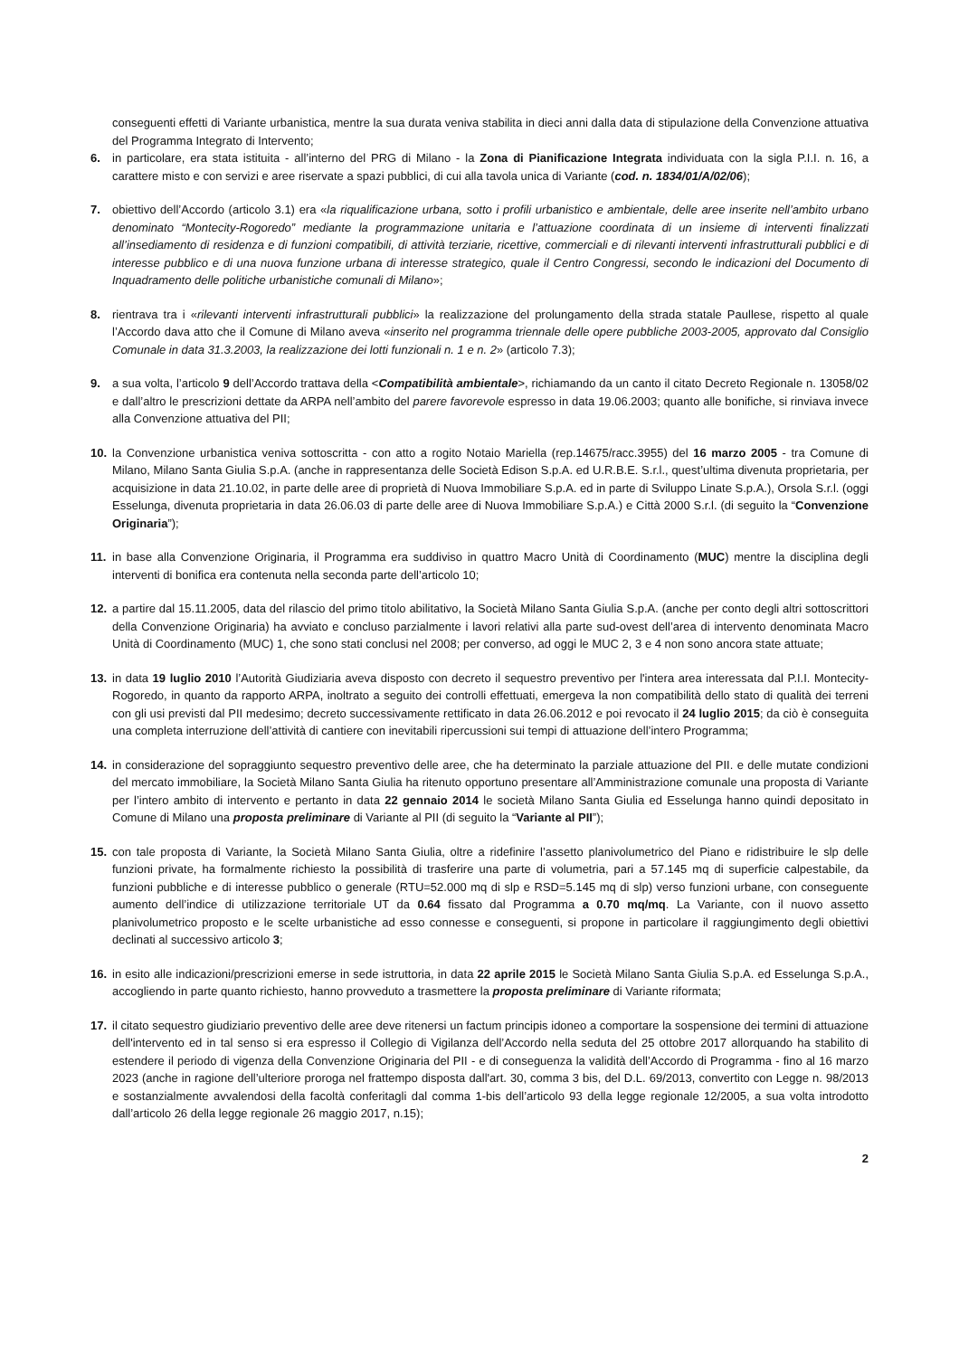conseguenti effetti di Variante urbanistica, mentre la sua durata veniva stabilita in dieci anni dalla data di stipulazione della Convenzione attuativa del Programma Integrato di Intervento;
6. in particolare, era stata istituita - all’interno del PRG di Milano - la Zona di Pianificazione Integrata individuata con la sigla P.I.I. n. 16, a carattere misto e con servizi e aree riservate a spazi pubblici, di cui alla tavola unica di Variante (cod. n. 1834/01/A/02/06);
7. obiettivo dell’Accordo (articolo 3.1) era «la riqualificazione urbana, sotto i profili urbanistico e ambientale, delle aree inserite nell’ambito urbano denominato “Montecity-Rogoredo” mediante la programmazione unitaria e l’attuazione coordinata di un insieme di interventi finalizzati all’insediamento di residenza e di funzioni compatibili, di attività terziarie, ricettive, commerciali e di rilevanti interventi infrastrutturali pubblici e di interesse pubblico e di una nuova funzione urbana di interesse strategico, quale il Centro Congressi, secondo le indicazioni del Documento di Inquadramento delle politiche urbanistiche comunali di Milano»;
8. rientrava tra i «rilevanti interventi infrastrutturali pubblici» la realizzazione del prolungamento della strada statale Paullese, rispetto al quale l’Accordo dava atto che il Comune di Milano aveva «inserito nel programma triennale delle opere pubbliche 2003-2005, approvato dal Consiglio Comunale in data 31.3.2003, la realizzazione dei lotti funzionali n. 1 e n. 2» (articolo 7.3);
9. a sua volta, l’articolo 9 dell’Accordo trattava della <Compatibilità ambientale>, richiamando da un canto il citato Decreto Regionale n. 13058/02 e dall’altro le prescrizioni dettate da ARPA nell’ambito del parere favorevole espresso in data 19.06.2003; quanto alle bonifiche, si rinviava invece alla Convenzione attuativa del PII;
10. la Convenzione urbanistica veniva sottoscritta - con atto a rogito Notaio Mariella (rep.14675/racc.3955) del 16 marzo 2005 - tra Comune di Milano, Milano Santa Giulia S.p.A. (anche in rappresentanza delle Società Edison S.p.A. ed U.R.B.E. S.r.l., quest’ultima divenuta proprietaria, per acquisizione in data 21.10.02, in parte delle aree di proprietà di Nuova Immobiliare S.p.A. ed in parte di Sviluppo Linate S.p.A.), Orsola S.r.l. (oggi Esselunga, divenuta proprietaria in data 26.06.03 di parte delle aree di Nuova Immobiliare S.p.A.) e Città 2000 S.r.l. (di seguito la “Convenzione Originaria”);
11. in base alla Convenzione Originaria, il Programma era suddiviso in quattro Macro Unità di Coordinamento (MUC) mentre la disciplina degli interventi di bonifica era contenuta nella seconda parte dell’articolo 10;
12. a partire dal 15.11.2005, data del rilascio del primo titolo abilitativo, la Società Milano Santa Giulia S.p.A. (anche per conto degli altri sottoscrittori della Convenzione Originaria) ha avviato e concluso parzialmente i lavori relativi alla parte sud-ovest dell’area di intervento denominata Macro Unità di Coordinamento (MUC) 1, che sono stati conclusi nel 2008; per converso, ad oggi le MUC 2, 3 e 4 non sono ancora state attuate;
13. in data 19 luglio 2010 l’Autorità Giudiziaria aveva disposto con decreto il sequestro preventivo per l'intera area interessata dal P.I.I. Montecity-Rogoredo, in quanto da rapporto ARPA, inoltrato a seguito dei controlli effettuati, emergeva la non compatibilità dello stato di qualità dei terreni con gli usi previsti dal PII medesimo; decreto successivamente rettificato in data 26.06.2012 e poi revocato il 24 luglio 2015; da ciò è conseguita una completa interruzione dell’attività di cantiere con inevitabili ripercussioni sui tempi di attuazione dell’intero Programma;
14. in considerazione del sopraggiunto sequestro preventivo delle aree, che ha determinato la parziale attuazione del PII. e delle mutate condizioni del mercato immobiliare, la Società Milano Santa Giulia ha ritenuto opportuno presentare all’Amministrazione comunale una proposta di Variante per l’intero ambito di intervento e pertanto in data 22 gennaio 2014 le società Milano Santa Giulia ed Esselunga hanno quindi depositato in Comune di Milano una proposta preliminare di Variante al PII (di seguito la “Variante al PII”);
15. con tale proposta di Variante, la Società Milano Santa Giulia, oltre a ridefinire l’assetto planivolumetrico del Piano e ridistribuire le slp delle funzioni private, ha formalmente richiesto la possibilità di trasferire una parte di volumetria, pari a 57.145 mq di superficie calpestabile, da funzioni pubbliche e di interesse pubblico o generale (RTU=52.000 mq di slp e RSD=5.145 mq di slp) verso funzioni urbane, con conseguente aumento dell’indice di utilizzazione territoriale UT da 0.64 fissato dal Programma a 0.70 mq/mq. La Variante, con il nuovo assetto planivolumetrico proposto e le scelte urbanistiche ad esso connesse e conseguenti, si propone in particolare il raggiungimento degli obiettivi declinati al successivo articolo 3;
16. in esito alle indicazioni/prescrizioni emerse in sede istruttoria, in data 22 aprile 2015 le Società Milano Santa Giulia S.p.A. ed Esselunga S.p.A., accogliendo in parte quanto richiesto, hanno provveduto a trasmettere la proposta preliminare di Variante riformata;
17. il citato sequestro giudiziario preventivo delle aree deve ritenersi un factum principis idoneo a comportare la sospensione dei termini di attuazione dell'intervento ed in tal senso si era espresso il Collegio di Vigilanza dell’Accordo nella seduta del 25 ottobre 2017 allorquando ha stabilito di estendere il periodo di vigenza della Convenzione Originaria del PII - e di conseguenza la validità dell’Accordo di Programma - fino al 16 marzo 2023 (anche in ragione dell’ulteriore proroga nel frattempo disposta dall'art. 30, comma 3 bis, del D.L. 69/2013, convertito con Legge n. 98/2013 e sostanzialmente avvalendosi della facoltà conferitagli dal comma 1-bis dell’articolo 93 della legge regionale 12/2005, a sua volta introdotto dall’articolo 26 della legge regionale 26 maggio 2017, n.15);
2